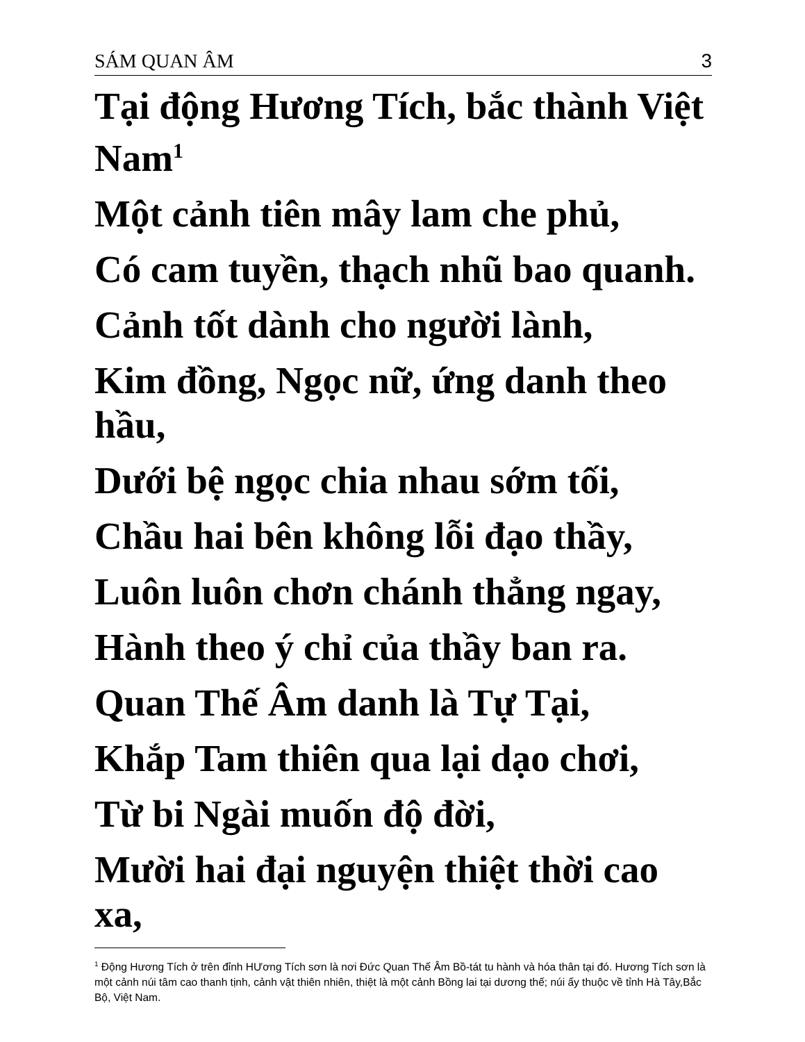SÁM QUAN ÂM 3
Tại động Hương Tích, bắc thành Việt Nam<sup>1</sup>
Một cảnh tiên mây lam che phủ,
Có cam tuyền, thạch nhũ bao quanh.
Cảnh tốt dành cho người lành,
Kim đồng, Ngọc nữ, ứng danh theo hầu,
Dưới bệ ngọc chia nhau sớm tối,
Chầu hai bên không lỗi đạo thầy,
Luôn luôn chơn chánh thẳng ngay,
Hành theo ý chỉ của thầy ban ra.
Quan Thế Âm danh là Tự Tại,
Khắp Tam thiên qua lại dạo chơi,
Từ bi Ngài muốn độ đời,
Mười hai đại nguyện thiệt thời cao xa,
<sup>1</sup> Động Hương Tích ở trên đỉnh HƯơng Tích sơn là nơi Đức Quan Thế Âm Bồ-tát tu hành và hóa thân tại đó. Hương Tích sơn là một cảnh núi tâm cao thanh tịnh, cảnh vật thiên nhiên, thiệt là một cảnh Bồng lai tại dương thế; núi ấy thuộc về tỉnh Hà Tây,Bắc Bộ, Việt Nam.